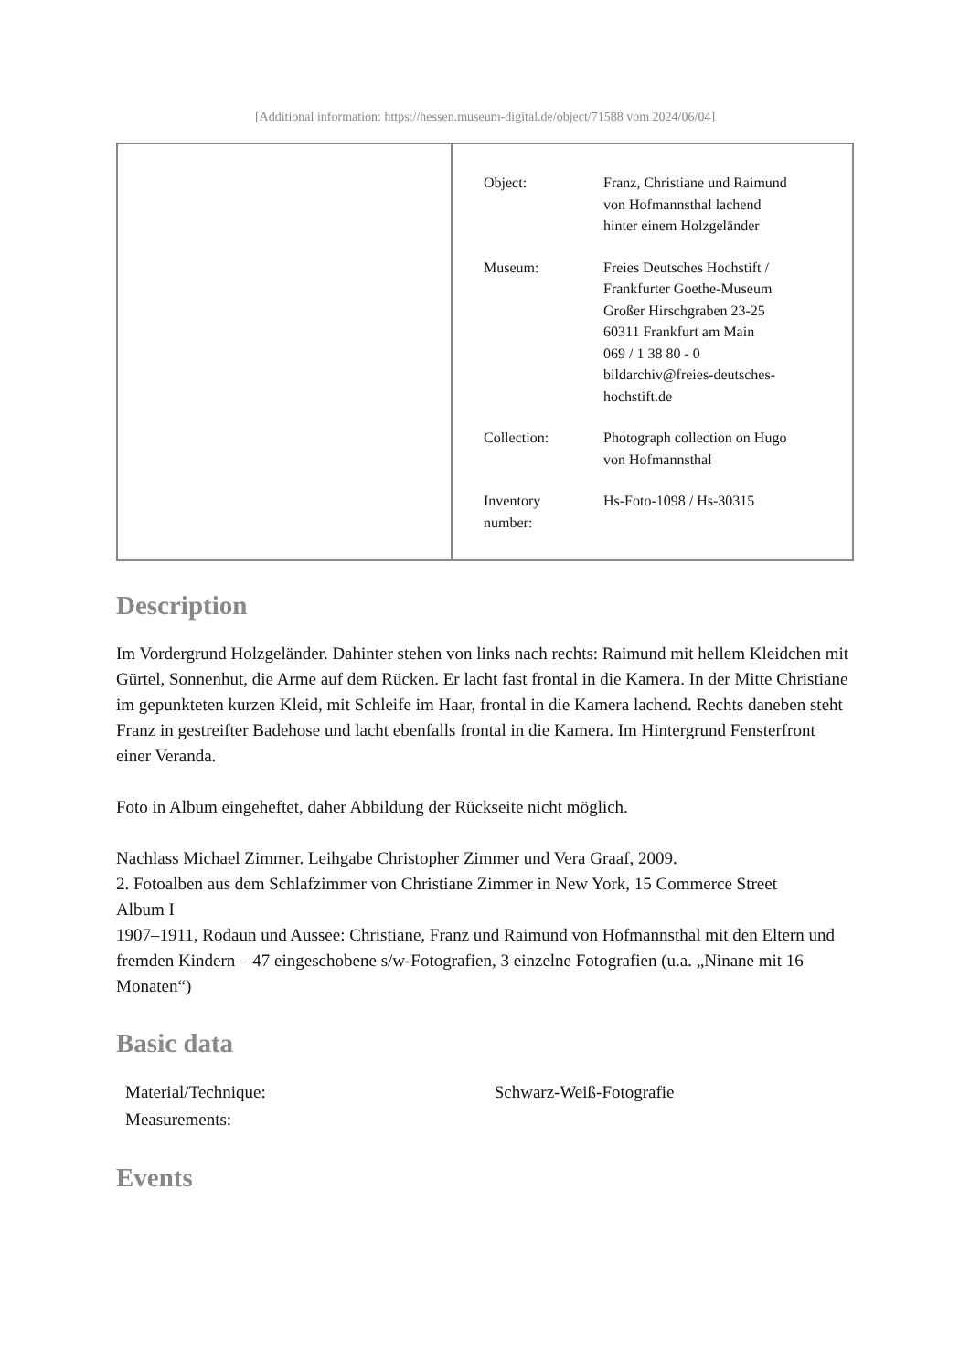[Additional information: https://hessen.museum-digital.de/object/71588 vom 2024/06/04]
| Object: | Franz, Christiane und Raimund von Hofmannsthal lachend hinter einem Holzgeländer |
| Museum: | Freies Deutsches Hochstift / Frankfurter Goethe-Museum Großer Hirschgraben 23-25 60311 Frankfurt am Main 069 / 1 38 80 - 0 bildarchiv@freies-deutsches- hochstift.de |
| Collection: | Photograph collection on Hugo von Hofmannsthal |
| Inventory number: | Hs-Foto-1098 / Hs-30315 |
Description
Im Vordergrund Holzgeländer. Dahinter stehen von links nach rechts: Raimund mit hellem Kleidchen mit Gürtel, Sonnenhut, die Arme auf dem Rücken. Er lacht fast frontal in die Kamera. In der Mitte Christiane im gepunkteten kurzen Kleid, mit Schleife im Haar, frontal in die Kamera lachend. Rechts daneben steht Franz in gestreifter Badehose und lacht ebenfalls frontal in die Kamera. Im Hintergrund Fensterfront einer Veranda.
Foto in Album eingeheftet, daher Abbildung der Rückseite nicht möglich.
Nachlass Michael Zimmer. Leihgabe Christopher Zimmer und Vera Graaf, 2009.
2. Fotoalben aus dem Schlafzimmer von Christiane Zimmer in New York, 15 Commerce Street
Album I
1907–1911, Rodaun und Aussee: Christiane, Franz und Raimund von Hofmannsthal mit den Eltern und fremden Kindern – 47 eingeschobene s/w-Fotografien, 3 einzelne Fotografien (u.a. „Ninane mit 16 Monaten“)
Basic data
| Material/Technique: | Schwarz-Weiß-Fotografie |
| Measurements: | |
Events